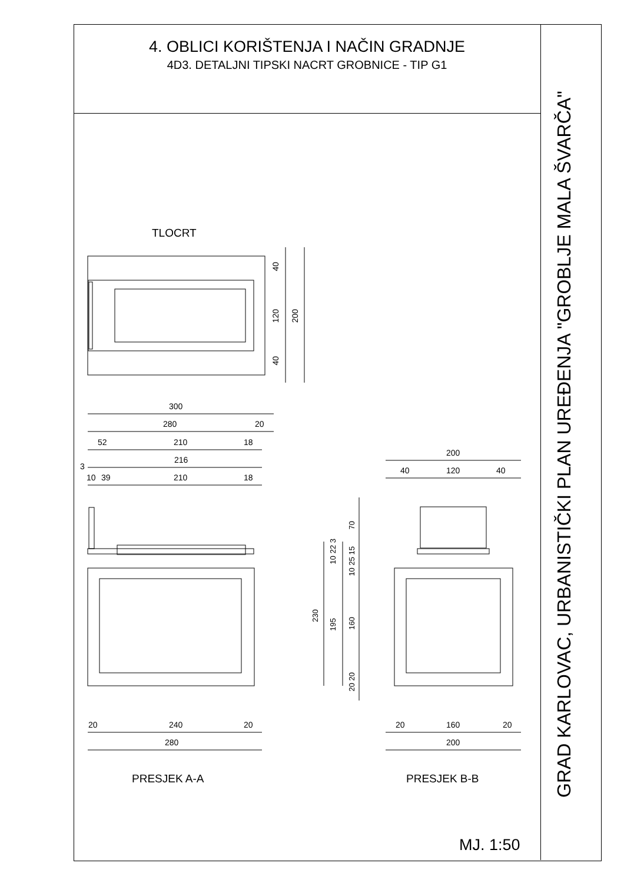4. OBLICI KORIŠTENJA I NAČIN GRADNJE
4D3. DETALJNI TIPSKI NACRT GROBNICE - TIP G1
GRAD KARLOVAC, URBANISTIČKI PLAN UREĐENJA "GROBLJE MALA ŠVARČA"
TLOCRT
300
280
20
52
210
18
3
216
10
39
210
18
200
40
120
40
20
240
20
280
20
160
20
200
PRESJEK A-A
PRESJEK B-B
MJ. 1:50
40
120
200
40
70
10 22 3
10 25 15
230
195
160
20 20